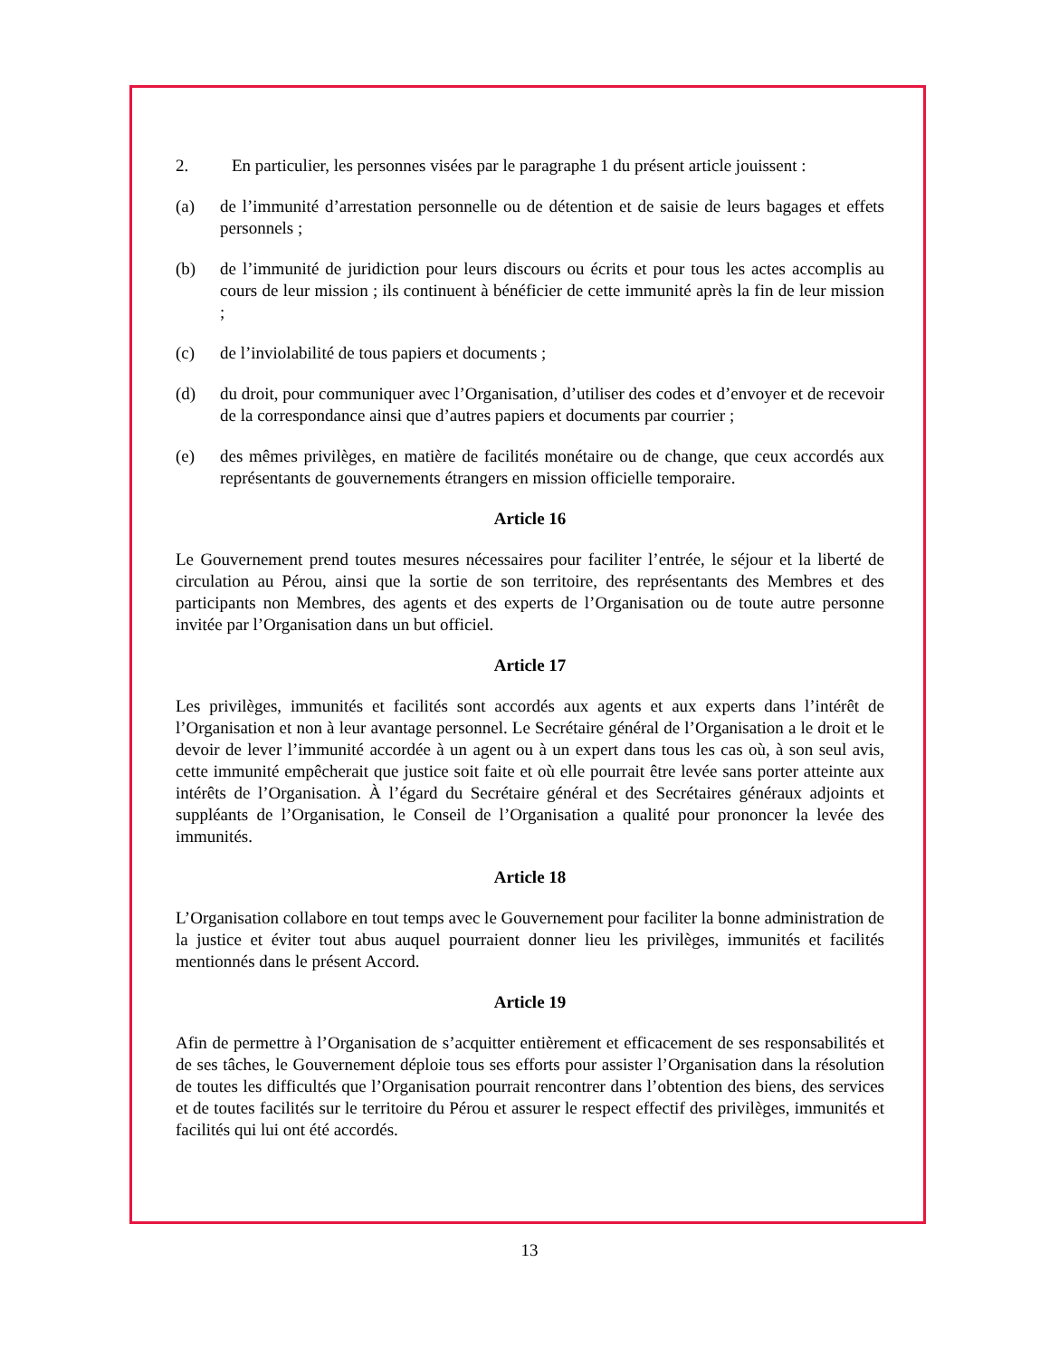2. En particulier, les personnes visées par le paragraphe 1 du présent article jouissent :
(a) de l’immunité d’arrestation personnelle ou de détention et de saisie de leurs bagages et effets personnels ;
(b) de l’immunité de juridiction pour leurs discours ou écrits et pour tous les actes accomplis au cours de leur mission ; ils continuent à bénéficier de cette immunité après la fin de leur mission ;
(c) de l’inviolabilité de tous papiers et documents ;
(d) du droit, pour communiquer avec l’Organisation, d’utiliser des codes et d’envoyer et de recevoir de la correspondance ainsi que d’autres papiers et documents par courrier ;
(e) des mêmes privilèges, en matière de facilités monétaire ou de change, que ceux accordés aux représentants de gouvernements étrangers en mission officielle temporaire.
Article 16
Le Gouvernement prend toutes mesures nécessaires pour faciliter l’entrée, le séjour et la liberté de circulation au Pérou, ainsi que la sortie de son territoire, des représentants des Membres et des participants non Membres, des agents et des experts de l’Organisation ou de toute autre personne invitée par l’Organisation dans un but officiel.
Article 17
Les privilèges, immunités et facilités sont accordés aux agents et aux experts dans l’intérêt de l’Organisation et non à leur avantage personnel. Le Secrétaire général de l’Organisation a le droit et le devoir de lever l’immunité accordée à un agent ou à un expert dans tous les cas où, à son seul avis, cette immunité empêcherait que justice soit faite et où elle pourrait être levée sans porter atteinte aux intérêts de l’Organisation. À l’égard du Secrétaire général et des Secrétaires généraux adjoints et suppléants de l’Organisation, le Conseil de l’Organisation a qualité pour prononcer la levée des immunités.
Article 18
L’Organisation collabore en tout temps avec le Gouvernement pour faciliter la bonne administration de la justice et éviter tout abus auquel pourraient donner lieu les privilèges, immunités et facilités mentionnés dans le présent Accord.
Article 19
Afin de permettre à l’Organisation de s’acquitter entièrement et efficacement de ses responsabilités et de ses tâches, le Gouvernement déploie tous ses efforts pour assister l’Organisation dans la résolution de toutes les difficultés que l’Organisation pourrait rencontrer dans l’obtention des biens, des services et de toutes facilités sur le territoire du Pérou et assurer le respect effectif des privilèges, immunités et facilités qui lui ont été accordés.
13